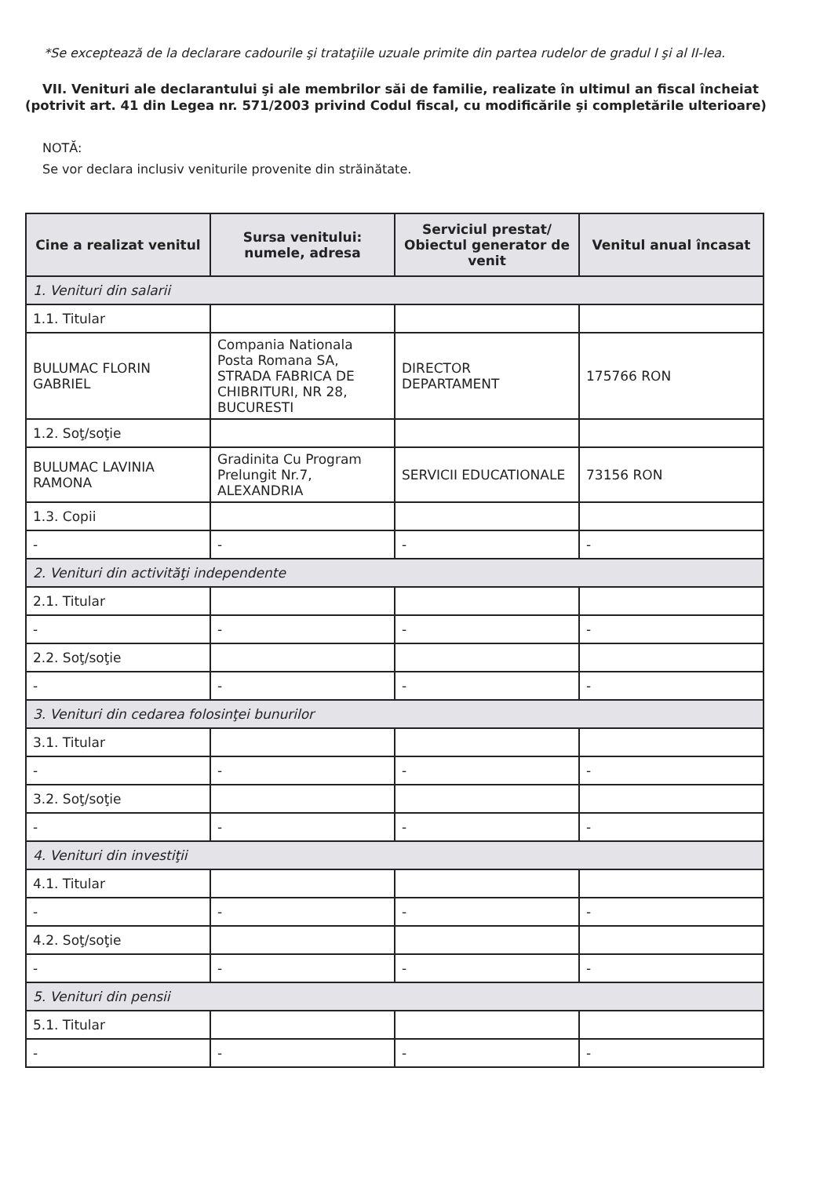*Se exceptează de la declarare cadourile şi trataţiile uzuale primite din partea rudelor de gradul I şi al II-lea.
VII. Venituri ale declarantului şi ale membrilor săi de familie, realizate în ultimul an fiscal încheiat (potrivit art. 41 din Legea nr. 571/2003 privind Codul fiscal, cu modificările şi completările ulterioare)
NOTĂ:
Se vor declara inclusiv veniturile provenite din străinătate.
| Cine a realizat venitul | Sursa venitului: numele, adresa | Serviciul prestat/ Obiectul generator de venit | Venitul anual încasat |
| --- | --- | --- | --- |
| 1. Venituri din salarii | | | |
| 1.1. Titular | | | |
| BULUMAC FLORIN GABRIEL | Compania Nationala Posta Romana SA, STRADA FABRICA DE CHIBRITURI, NR 28, BUCURESTI | DIRECTOR DEPARTAMENT | 175766 RON |
| 1.2. Soţ/soţie | | | |
| BULUMAC LAVINIA RAMONA | Gradinita Cu Program Prelungit Nr.7, ALEXANDRIA | SERVICII EDUCATIONALE | 73156 RON |
| 1.3. Copii | | | |
| - | - | - | - |
| 2. Venituri din activităţi independente | | | |
| 2.1. Titular | | | |
| - | - | - | - |
| 2.2. Soţ/soţie | | | |
| - | - | - | - |
| 3. Venituri din cedarea folosinţei bunurilor | | | |
| 3.1. Titular | | | |
| - | - | - | - |
| 3.2. Soţ/soţie | | | |
| - | - | - | - |
| 4. Venituri din investiţii | | | |
| 4.1. Titular | | | |
| - | - | - | - |
| 4.2. Soţ/soţie | | | |
| - | - | - | - |
| 5. Venituri din pensii | | | |
| 5.1. Titular | | | |
| - | - | - | - |